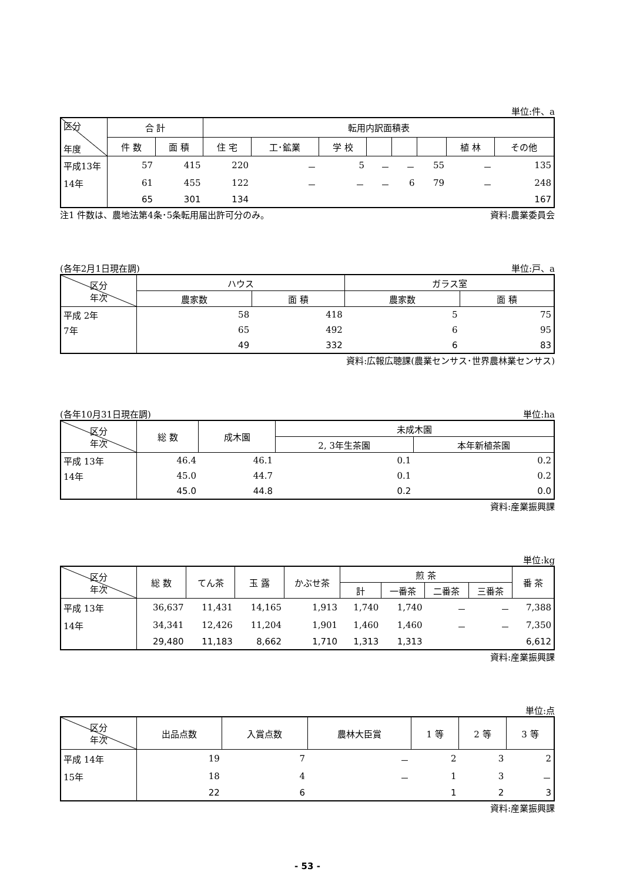単位:件、a
| 区分 年度 | 合 計 | | 転用内訳面積表 | | | | | | | |
| --- | --- | --- | --- | --- | --- | --- | --- | --- | --- | --- |
| | 件 数 | 面 積 | 住 宅 | 工･鉱業 | 学 校 | | | | 植 林 | その他 |
| 平成13年 | 57 | 415 | 220 | － | 5 | － | － | 55 | － | 135 |
| 14年 | 61 | 455 | 122 | － | － | － | 6 | 79 | － | 248 |
| | 65 | 301 | 134 | | | | | | | 167 |
注1 件数は、農地法第4条･5条転用届出許可分のみ。 資料:農業委員会
(各年2月1日現在調) 単位:戸、a
| 区分 年次 | ハウス | | ガラス室 | |
| --- | --- | --- | --- | --- |
| | 農家数 | 面 積 | 農家数 | 面 積 |
| 平成 2年 | 58 | 418 | 5 | 75 |
| 7年 | 65 | 492 | 6 | 95 |
| | 49 | 332 | 6 | 83 |
資料:広報広聴課(農業センサス･世界農林業センサス)
(各年10月31日現在調) 単位:ha
| 区分 年次 | 総 数 | 成木園 | 未成木園 | |
| --- | --- | --- | --- | --- |
| | | | 2, 3年生茶園 | 本年新植茶園 |
| 平成 13年 | 46.4 | 46.1 | 0.1 | 0.2 |
| 14年 | 45.0 | 44.7 | 0.1 | 0.2 |
| | 45.0 | 44.8 | 0.2 | 0.0 |
資料:産業振興課
単位:kg
| 区分 年次 | 総 数 | てん茶 | 玉 露 | かぶせ茶 | 煎 茶 | | | | 番 茶 |
| --- | --- | --- | --- | --- | --- | --- | --- | --- | --- |
| | | | | | 計 | 一番茶 | 二番茶 | 三番茶 | |
| 平成 13年 | 36,637 | 11,431 | 14,165 | 1,913 | 1,740 | 1,740 | － | － | 7,388 |
| 14年 | 34,341 | 12,426 | 11,204 | 1,901 | 1,460 | 1,460 | － | － | 7,350 |
| | 29,480 | 11,183 | 8,662 | 1,710 | 1,313 | 1,313 | | | 6,612 |
資料:産業振興課
単位:点
| 区分 年次 | 出品点数 | 入賞点数 | 農林大臣賞 | 1 等 | 2 等 | 3 等 |
| --- | --- | --- | --- | --- | --- | --- |
| 平成 14年 | 19 | 7 | － | 2 | 3 | 2 |
| 15年 | 18 | 4 | － | 1 | 3 | － |
| | 22 | 6 | | 1 | 2 | 3 |
資料:産業振興課
- 53 -